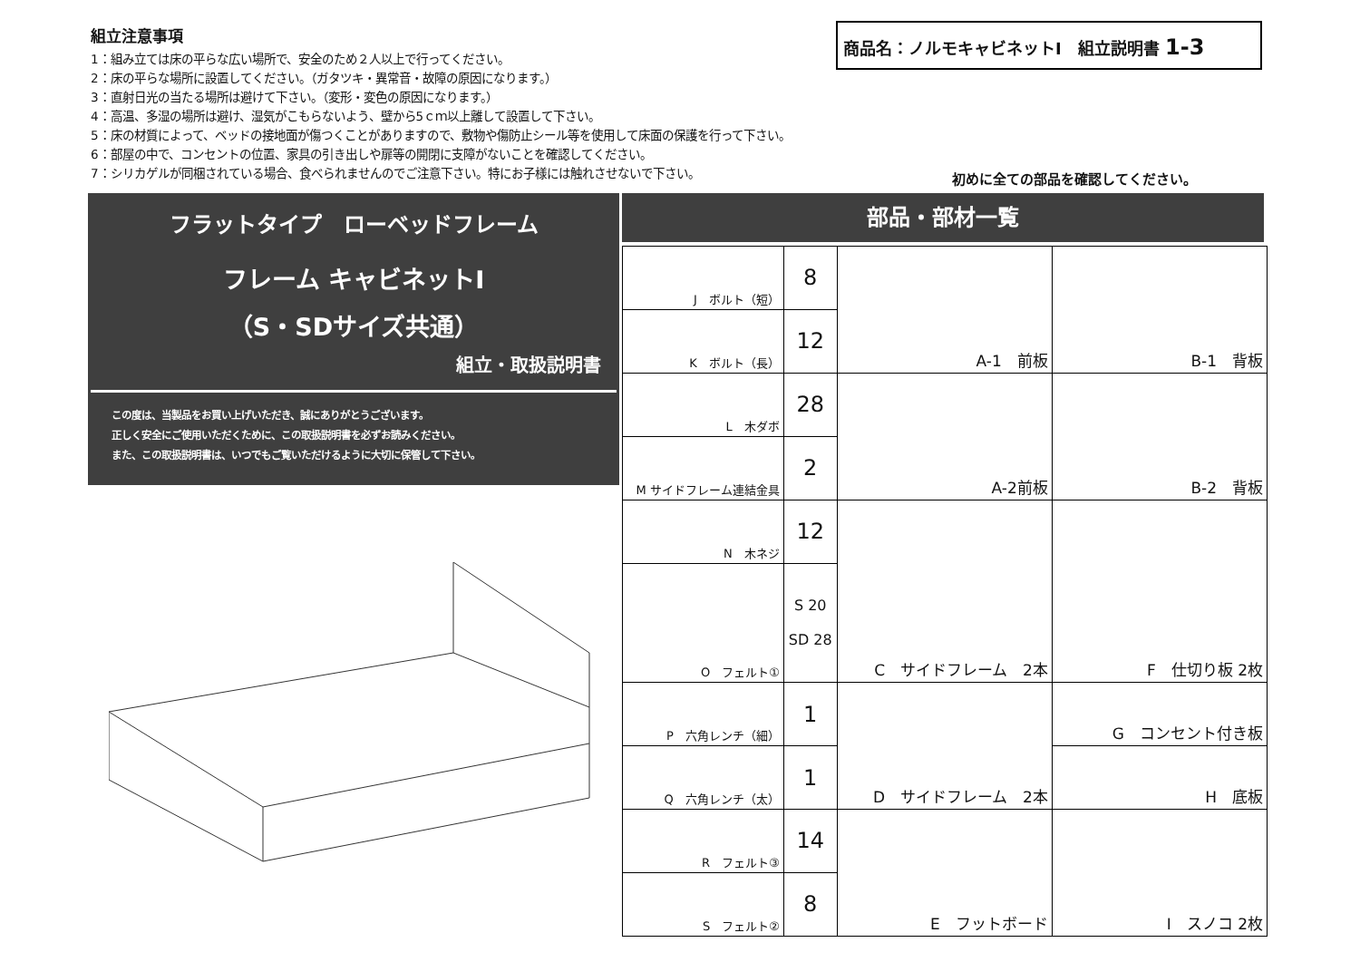商品名：ノルモキャビネットⅠ　組立説明書 1-3
組立注意事項
1：組み立ては床の平らな広い場所で、安全のため２人以上で行ってください。
2：床の平らな場所に設置してください。（ガタツキ・異常音・故障の原因になります。）
3：直射日光の当たる場所は避けて下さい。（変形・変色の原因になります。）
4：高温、多湿の場所は避け、湿気がこもらないよう、壁から5ｃｍ以上離して設置して下さい。
5：床の材質によって、ベッドの接地面が傷つくことがありますので、敷物や傷防止シール等を使用して床面の保護を行って下さい。
6：部屋の中で、コンセントの位置、家具の引き出しや扉等の開閉に支障がないことを確認してください。
7：シリカゲルが同梱されている場合、食べられませんのでご注意下さい。特にお子様には触れさせないで下さい。
初めに全ての部品を確認してください。
フラットタイプ　ローベッドフレーム
フレーム キャビネットⅠ
（S・SDサイズ共通）
組立・取扱説明書
この度は、当製品をお買い上げいただき、誠にありがとうございます。
正しく安全にご使用いただくために、この取扱説明書を必ずお読みください。
また、この取扱説明書は、いつでもご覧いただけるように大切に保管して下さい。
部品・部材一覧
| J ボルト（短） | 8 | A-1 前板 | B-1 背板 |
| K ボルト（長） | 12 | | |
| L 木ダボ | 28 | A-2前板 | B-2 背板 |
| M サイドフレーム連結金具 | 2 | | |
| N 木ネジ | 12 | C サイドフレーム 2本 | F 仕切り板 2枚 |
| O フェルト① | S 20 SD 28 | | |
| P 六角レンチ（細） | 1 | D サイドフレーム 2本 | G コンセント付き板 |
| Q 六角レンチ（太） | 1 | | H 底板 |
| R フェルト③ | 14 | E フットボード | I スノコ 2枚 |
| S フェルト② | 8 | | |